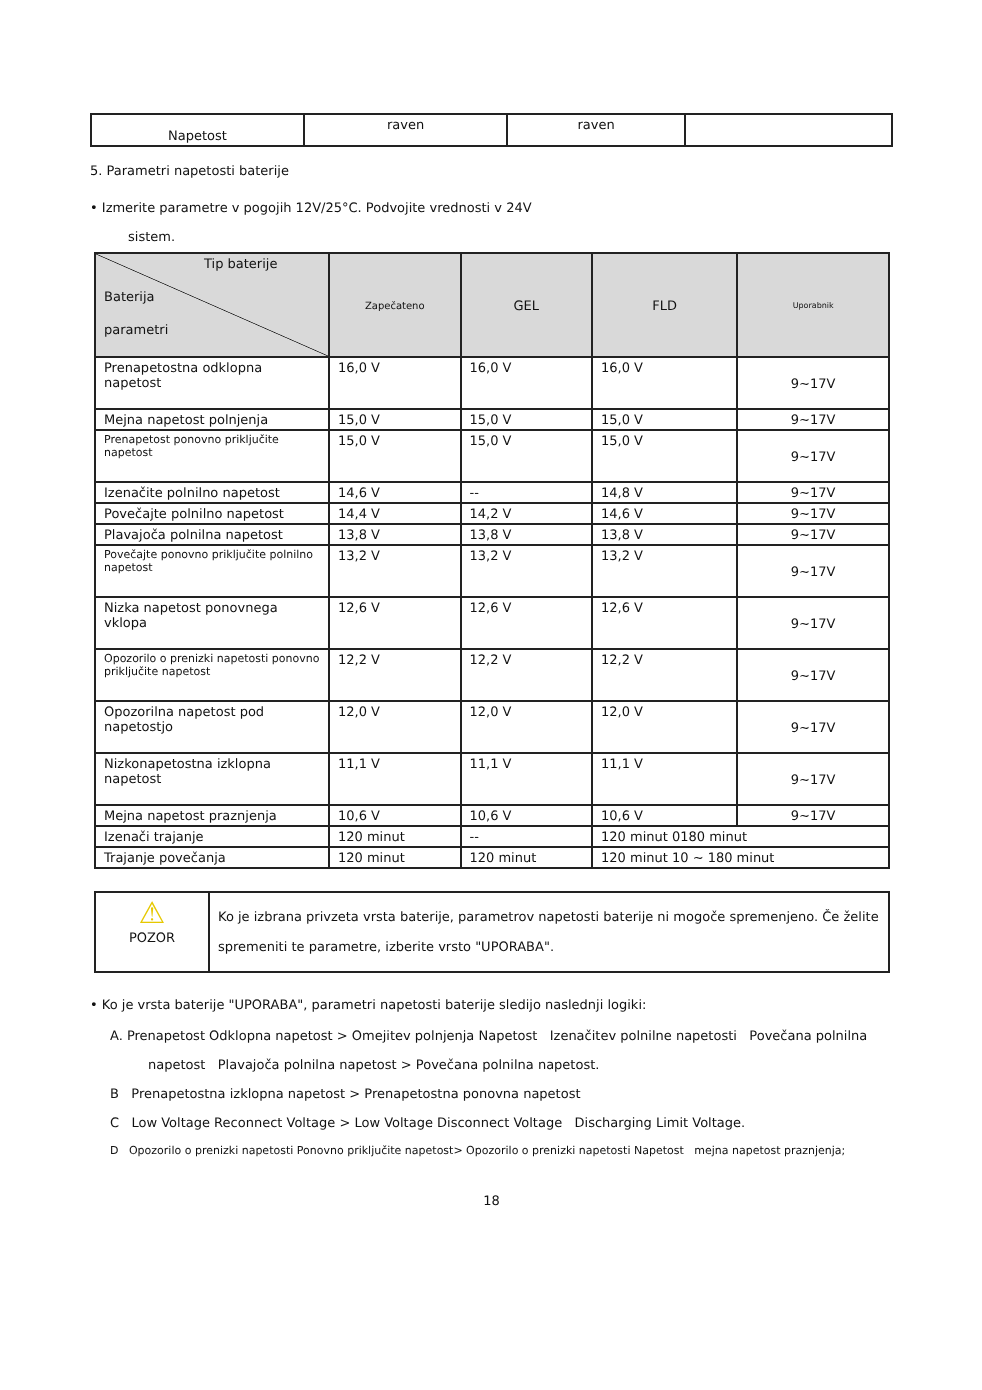| Napetost | raven | raven | |
5. Parametri napetosti baterije
• Izmerite parametre v pogojih 12V/25°C. Podvojite vrednosti v 24V
sistem.
| Tip baterije Baterija parametri | Zapečateno | GEL | FLD | Uporabnik |
| --- | --- | --- | --- | --- |
| Prenapetostna odklopna napetost | 16,0 V | 16,0 V | 16,0 V | 9~17V |
| Mejna napetost polnjenja | 15,0 V | 15,0 V | 15,0 V | 9~17V |
| Prenapetost ponovno priključite napetost | 15,0 V | 15,0 V | 15,0 V | 9~17V |
| Izenačite polnilno napetost | 14,6 V | -- | 14,8 V | 9~17V |
| Povečajte polnilno napetost | 14,4 V | 14,2 V | 14,6 V | 9~17V |
| Plavajoča polnilna napetost | 13,8 V | 13,8 V | 13,8 V | 9~17V |
| Povečajte ponovno priključite polnilno napetost | 13,2 V | 13,2 V | 13,2 V | 9~17V |
| Nizka napetost ponovnega vklopa | 12,6 V | 12,6 V | 12,6 V | 9~17V |
| Opozorilo o prenizki napetosti ponovno priključite napetost | 12,2 V | 12,2 V | 12,2 V | 9~17V |
| Opozorilna napetost pod napetostjo | 12,0 V | 12,0 V | 12,0 V | 9~17V |
| Nizkonapetostna izklopna napetost | 11,1 V | 11,1 V | 11,1 V | 9~17V |
| Mejna napetost praznjenja | 10,6 V | 10,6 V | 10,6 V | 9~17V |
| Izenači trajanje | 120 minut | -- | 120 minut 0180 minut | |
| Trajanje povečanja | 120 minut | 120 minut | 120 minut 10 ~ 180 minut | |
| ⚠ POZOR | Ko je izbrana privzeta vrsta baterije, parametrov napetosti baterije ni mogoče spremenjeno. Če želite spremeniti te parametre, izberite vrsto "UPORABA". |
• Ko je vrsta baterije "UPORABA", parametri napetosti baterije sledijo naslednji logiki:
A. Prenapetost Odklopna napetost > Omejitev polnjenja Napetost Izenačitev polnilne napetosti Povečana polnilna
napetost Plavajoča polnilna napetost > Povečana polnilna napetost.
B Prenapetostna izklopna napetost > Prenapetostna ponovna napetost
C Low Voltage Reconnect Voltage > Low Voltage Disconnect Voltage Discharging Limit Voltage.
D Opozorilo o prenizki napetosti Ponovno priključite napetost> Opozorilo o prenizki napetosti Napetost mejna napetost praznjenja;
18